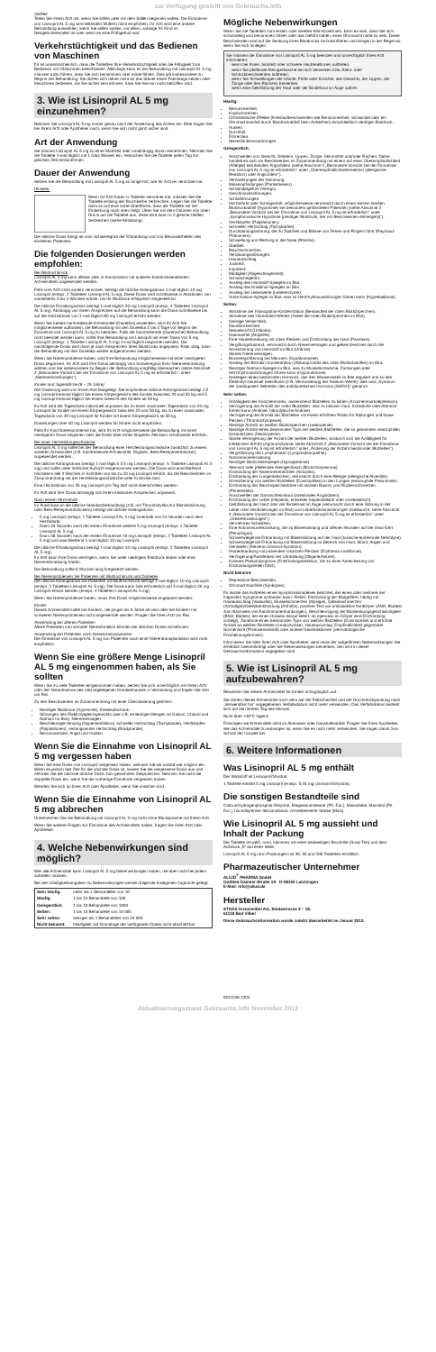zur Verfügung gestellt von Gebrauchs.info
Stillzeit
Teilen Sie Ihrem Arzt mit, wenn Sie stillen oder mit dem Stillen beginnen wollen. Die Einnahme von Lisinopril AL 5 mg wird stillenden Müttern nicht empfohlen. Ihr Arzt wird eine andere Behandlung auswählen, wenn Sie stillen wollen, vor allem, solange Ihr Kind im Neugeborenenalter ist oder wenn es eine Frühgeburt war.
Verkehrstüchtigkeit und das Bedienen von Maschinen
Es ist unwahrscheinlich, dass die Tabletten Ihre Verkehrstüchtigkeit oder die Fähigkeit zum Bedienen von Maschinen beeinflussen. Allerdings kann es bei Behandlung mit Lisinopril AL 5 mg mitunter dazu führen, dass Sie sich benommen oder müde fühlen. Dies gilt insbesondere zu Beginn der Behandlung. Sie dürfen sich daher nicht an das Steuer eines Fahrzeugs setzen oder Maschinen bedienen, bis Sie sicher sein können, dass Sie hiervon nicht betroffen sind.
3. Wie ist Lisinopril AL 5 mg einzunehmen?
Nehmen Sie Lisinopril AL 5 mg immer genau nach der Anweisung des Arztes ein. Bitte fragen Sie bei Ihrem Arzt oder Apotheker nach, wenn Sie sich nicht ganz sicher sind.
Art der Anwendung
Sie können Lisinopril AL 5 mg zu einer Mahlzeit oder unabhängig davon einnehmen. Nehmen Sie die Tablette 1-mal täglich mit 1 Glas Wasser ein. Versuchen Sie die Tablette jeden Tag zur gleichen Zeit einzunehmen.
Dauer der Anwendung
Setzen Sie die Behandlung mit Lisinopril AL 5 mg so lange fort, wie Ihr Arzt es verordnet hat.
Hinweis:
Wenn Ihr Arzt Ihnen ½ Tablette verordnet hat, müssen Sie die Tablette entlang der Bruchkerbe zerbrechen. Legen Sie die Tablette dazu so auf eine harte Oberfläche, dass die Tablette mit der Einkerbung nach oben zeigt. Üben Sie mit dem Daumen von oben Druck auf die Tablette aus, diese wird dann in 2 gleiche Hälften zerbrechen (siehe Abbildung).
Die übliche Dosis hängt ab vom Schweregrad der Erkrankung und von Besonderheiten des einzelnen Patienten.
Die folgenden Dosierungen werden empfohlen:
Bei Bluthochdruck
Lisinopril AL 5 mg kann alleine oder in Kombination mit anderen blutdrucksenkenden Arzneimitteln angewendet werden.
Falls vom Arzt nicht anders verordnet, beträgt die übliche Anfangsdosis 1-mal täglich 10 mg Lisinopril (entspr. 2 Tabletten Lisinopril AL 5 mg). Diese Dosis wird schrittweise in Abständen von mindestens 2 bis 4 Wochen erhöht, bis Ihr Blutdruck erfolgreich eingestellt ist.
Die übliche Erhaltungsdosis beträgt 1-mal täglich 20 mg Lisinopril (entspr. 4 Tabletten Lisinopril AL 5 mg). Abhängig von Ihrem Ansprechen auf die Behandlung kann die Dosis schrittweise bis auf die Höchstdosis von 1-mal täglich 80 mg Lisinopril erhöht werden.
Wenn Sie bereits harntreibende Arzneimittel (Diuretika) anwenden, wird Ihr Arzt Sie möglicherweise auffordern, die Behandlung mit den Diuretika 2 bis 3 Tage vor Beginn der Einnahme von Lisinopril AL 5 mg zu beenden. Falls die harntreibende (diuretische) Behandlung nicht beendet werden kann, sollte Ihre Behandlung mit Lisinopril mit einer Dosis von 5 mg Lisinopril (entspr. 1 Tablette Lisinopril AL 5 mg) 1-mal täglich begonnen werden. Die nachfolgende Dosis wird dann je nach Ansprechen Ihres Blutdrucks angepasst. Falls nötig, kann die Behandlung mit den Diuretika wieder aufgenommen werden.
Wenn Sie Nierenprobleme haben, wird Ihre Behandlung möglicherweise mit einer niedrigeren Dosis begonnen. Ihr Arzt wird Ihre Dosis abhängig vom Schweregrad Ihrer Nierenerkrankung wählen und Sie insbesondere zu Beginn der Behandlung sorgfältig überwachen (siehe Abschnitt 2 „Besondere Vorsicht bei der Einnahme von Lisinopril AL 5 mg ist erforderlich“; unter „Nierenerkrankungen“).
Kinder und Jugendliche (6 – 16 Jahre)
Die Dosierung wird von Ihrem Arzt festgelegt. Die empfohlene übliche Anfangsdosis beträgt 2,5 mg Lisinopril einmal täglich bei einem Körpergewicht des Kindes zwischen 20 und 50 kg und 5 mg Lisinopril einmal täglich bei einem Gewicht des Kindes ab 50 kg.
Ihr Arzt wird die Tagesdosis individuell anpassen bis zu einer maximalen Tagesdosis von 20 mg Lisinopril für Kinder mit einem Körpergewicht zwischen 20 und 50 kg, bis zu einer maximalen Tagesdosis von 40 mg Lisinopril für Kinder mit einem Körpergewicht ab 50 kg.
Dosierungen über 40 mg Lisinopril werden für Kinder nicht empfohlen.
Falls Ihr Kind Nierenprobleme hat, wird Ihr Arzt möglicherweise die Behandlung mit einer niedrigeren Dosis beginnen oder die Dosis über einen längeren Zeitraum schrittweise erhöhen.
Bei einer Herzleistungsschwäche
Lisinopril AL 5 mg sollte bei der Behandlung einer Herzleistungsschwäche zusätzlich zu einem anderen Arzneimittel (z.B. harntreibende Arzneimittel, Digitalis, Beta-Rezeptorenblocker) angewendet werden.
Die übliche Anfangsdosis beträgt 1-mal täglich 2,5 mg Lisinopril (entspr. ½ Tablette Lisinopril AL 5 mg) und sollte unter ärztlicher Aufsicht eingenommen werden. Die Dosis wird anschließend höchstens alle 2 Wochen in Schritten von bis zu 10 mg Lisinopril erhöht, bis die Beschwerden im Zusammenhang mit der Herzleistungsschwäche unter Kontrolle sind.
Eine Höchstdosis von 35 mg Lisinopril pro Tag darf nicht überschritten werden.
Ihr Arzt wird Ihre Dosis abhängig von Ihrem klinischen Ansprechen anpassen.
Nach einem Herzinfarkt
Im Anschluss an die übliche Standardbehandlung (z.B. mit Thrombolytika zur Blutverdünnung oder Beta-Rezeptorenblockern) beträgt die übliche Anfangsdosis:
5 mg Lisinopril (entspr. 1 Tablette Lisinopril AL 5 mg) innerhalb von 24 Stunden nach dem Herzinfarkt.
Dann 24 Stunden nach der ersten Einnahme weitere 5 mg Lisinopril (entspr. 1 Tablette Lisinopril AL 5 mg).
Dann 48 Stunden nach der ersten Einnahme 10 mg Lisinopril (entspr. 2 Tabletten Lisinopril AL 5 mg) und anschließend 1-mal täglich 10 mg Lisinopril.
Die übliche Erhaltungsdosis beträgt 1-mal täglich 10 mg Lisinopril (entspr. 2 Tabletten Lisinopril AL 5 mg).
Ihr Arzt kann Ihre Dosis verringern, wenn Sie unter niedrigem Blutdruck leiden oder eine Nierenerkrankung haben.
Die Behandlung sollte 6 Wochen lang fortgesetzt werden.
Bei Nierenproblemen bei Patienten mit Bluthochdruck und Diabetes
Die übliche Anfangsdosis bei Patienten mit Bluthochdruck beträgt 1-mal täglich 10 mg Lisinopril (entspr. 2 Tabletten Lisinopril AL 5 mg). Die Dosis kann falls erforderlich auf 1-mal täglich 20 mg Lisinopril erhöht werden (entspr. 4 Tabletten Lisinopril AL 5 mg).
Wenn Sie Nierenprobleme haben, muss Ihre Dosis möglicherweise angepasst werden.
Kinder
Dieses Arzneimittel sollte bei Kindern, die jünger als 6 Jahre alt sind oder bei Kindern mit schweren Nierenproblemen nicht angewendet werden. Fragen Sie Ihren Arzt um Rat.
Anwendung bei älteren Patienten
Ältere Patienten mit normaler Nierenfunktion können die üblichen Dosen einnehmen.
Anwendung bei Patienten nach Nierentransplantation
Die Einnahme von Lisinopril AL 5 mg von Patienten nach einer Nierentransplantation wird nicht empfohlen.
Wenn Sie eine größere Menge Lisinopril AL 5 mg eingenommen haben, als Sie sollten
Wenn Sie zu viele Tabletten eingenommen haben, setzen Sie sich unverzüglich mit Ihrem Arzt oder der Notaufnahme des nächstgelegenen Krankenhauses in Verbindung und fragen Sie dort um Rat.
Zu den Beschwerden im Zusammenhang mit einer Überdosierung gehören:
Niedriger Blutdruck (Hypotonie), Kreislaufschock.
Störungen des Elektrolytgleichgewichts (wie z.B. erniedrigte Mengen an Kalium, Chlorid und Natrium im Blut), Nierenversagen.
Beschleunigte Atmung (Hyperventilation), schneller Herzschlag (Tachykardie), Herzklopfen (Palpitationen), verlangsamter Herzschlag (Bradykardie).
Benommenheit, Angst und Husten.
Wenn Sie die Einnahme von Lisinopril AL 5 mg vergessen haben
Wenn Sie eine Dosis von Lisinopril vergessen haben, nehmen Sie sie sobald wie möglich ein. Wenn es jedoch fast Zeit für die nächste Dosis ist, lassen Sie die vergessene Dosis aus und nehmen Sie die nächste übliche Dosis zum gewohnten Zeitpunkt ein. Nehmen Sie nicht die doppelte Dosis ein, wenn Sie die vorherige Einnahme vergessen haben.
Wenden Sie sich an Ihren Arzt oder Apotheker, wenn Sie unsicher sind.
Wenn Sie die Einnahme von Lisinopril AL 5 mg abbrechen
Unterbrechen Sie die Behandlung mit Lisinopril AL 5 mg nicht ohne Rücksprache mit Ihrem Arzt.
Wenn Sie weitere Fragen zur Einnahme des Arzneimittels haben, fragen Sie Ihren Arzt oder Apotheker.
4. Welche Nebenwirkungen sind möglich?
Wie alle Arzneimittel kann Lisinopril AL 5 mg Nebenwirkungen haben, die aber nicht bei jedem auftreten müssen.
Bei den Häufigkeitsangaben zu Nebenwirkungen werden folgende Kategorien zugrunde gelegt:
| Sehr häufig: | mehr als 1 Behandelter von 10 |
| Häufig: | 1 bis 10 Behandelte von 100 |
| Gelegentlich: | 1 bis 10 Behandelte von 1000 |
| Selten: | 1 bis 10 Behandelte von 10 000 |
| Sehr selten: | weniger als 1 Behandelter von 10 000 |
| Nicht bekannt: | Häufigkeit auf Grundlage der verfügbaren Daten nicht abschätzbar |
Mögliche Nebenwirkungen
Wenn Sie die Tabletten zum ersten oder zweiten Mal einnehmen, kann es sein, dass Sie sich schwindelig und benommen fühlen oder das Gefühl haben, einer Ohnmacht nahe zu sein. Diese Beschwerden sind auf die Senkung Ihres Blutdrucks zurückzuführen und klingen in der Regel ab, wenn Sie sich hinlegen.
Sie müssen die Einnahme von Lisinopril AL 5 mg beenden und unverzüglich Ihren Arzt informieren:
wenn bei Ihnen Juckreiz oder schwere Hautreaktionen auftreten.
wenn Sie pfeifende Atemgeräusche bei sich bemerken bzw. Atem- oder Schluckbeschwerden auftreten.
wenn Sie Schwellungen der Hände, Füße oder Knöchel, des Gesichts, der Lippen, der Zunge oder des Rachens bemerken.
wenn eine Gelbfärbung der Haut oder der Bindehaut im Auge auftritt.
Häufig:
Benommenheit.
Kopfschmerzen.
Orthostatische Effekte (Kreislaufbeschwerden wie Benommenheit, Schwindel oder ein Ohnmachtsanfall durch Blutdruckabfall beim Aufstehen) einschließlich niedriger Blutdruck.
Husten.
Durchfall.
Erbrechen.
Nierenfunktionsstörungen.
Gelegentlich:
Anschwellen von Gesicht, Gliedern, Lippen, Zunge, Stimmritze und/oder Rachen. Dabei handelt es sich um Beschwerden im Zusammenhang mit einem auf einer Überempfindlichkeit (Allergie) beruhenden Angioödem (siehe Abschnitt 2 „Besondere Vorsicht bei der Einnahme von Lisinopril AL 5 mg ist erforderlich“ unter „Überempfindlichkeitsreaktion (allergische Reaktion) oder Angioödem“).
Veränderungen der Stimmung.
Missempfindungen (Parästhesien).
Schwindelgefühl (Vertigo).
Geschmacksstörungen.
Schlafstörungen.
Herzinfarkt oder Schlaganfall, möglicherweise verursacht durch einen extrem starken Blutdruckabfall (Hypotonie) bei besonders gefährdeten Patienten (siehe Abschnitt 2 „Besondere Vorsicht bei der Einnahme von Lisinopril AL 5 mg ist erforderlich“ unter „Symptomatische Hypotonie [niedriger Blutdruck, der mit Beschwerden einhergeht]“).
Herzklopfen (Palpitationen).
Schneller Herzschlag (Tachykardie).
Durchblutungsstörung, die zu Taubheit und Blässe von Zehen und Fingern führt (Raynaud-Phänomen).
Schwellung und Reizung in der Nase (Rhinitis).
Übelkeit.
Bauchschmerzen.
Verdauungsstörungen.
Hautausschlag.
Juckreiz.
Impotenz.
Müdigkeit (Abgeschlagenheit).
Schwächegefühl.
Anstieg des Harnstoff-Spiegels im Blut.
Anstieg des Kreatinin-Spiegels im Blut.
Anstieg der Leberwerte (Leberenzyme).
Hohe Kalium-Spiegel im Blut, was zu Herzrhythmusstörungen führen kann (Hyperkaliämie).
Selten:
Abnahme der Hämoglobin-Konzentration (Bestandteil der roten Blutkörperchen).
Abnahme des Hämatokrit-Wertes (Anteil der roten Blutkörperchen im Blut).
Geistige Verwirrtheit.
Mundtrockenheit.
Nesselsucht (Urtikaria).
Haarausfall (Alopezie).
Eine Hauterkrankung mit roten Flecken und Entzündung der Haut (Psoriasis).
Vergiftungszustand, verursacht durch Nierenversagen und gekennzeichnet durch die Anreicherung von Harnstoff im Blut (Urämie).
Akutes Nierenversagen.
Brustvergrößerung bei Männern (Gynäkomastie).
Anstieg der Bilirubin-Konzentration (Abbauprodukt des roten Blutfarbstoffes) im Blut.
Niedriger Natrium-Spiegel im Blut, was zu Muskelschwäche, Zuckungen oder Herzrhythmusstörungen führen kann (Hyponaträmie).
Ansteigen eines bestimmten Hormons, das den Wasseranteil im Blut reguliert und so den Elektrolyt-Haushalt beeinflusst (z.B. Verminderung der Natrium-Werte); dies wird „Syndrom der inadäquaten Sekretion des antidiuretischen Hormons (SIADH)“ genannt.
Sehr selten:
Unfähigkeit des Knochenmarks, ausreichend Blutzellen zu bilden (Knochenmarkdepression).
Verringerung der Anzahl der roten Blutzellen, was zu blasser Haut, Schwäche oder Atemnot führen kann (Anämie, hämolytische Anämie).
Verringerung der Anzahl der Blutzellen mit einem erhöhten Risiko für Blutungen und blaue Flecken (Thrombozytopenie).
Niedrige Anzahl an weißen Blutkörperchen (Leukopenie).
Niedrige Anzahl eines bestimmten Typs der weißen Blutzellen, die so genannten neutrophilen Granulozyten (Neutropenie).
Starke Verringerung der Anzahl der weißen Blutzellen, wodurch sich die Anfälligkeit für Infektionen erhöht (Agranulozytose; siehe Abschnitt 2 „Besondere Vorsicht bei der Einnahme von Lisinopril AL 5 mg ist erforderlich“ unter „Änderung der Anzahl bestimmter Blutzellen“).
Vergrößerung der Lymphknoten (Lymphadenopathie).
Autoimmunerkrankung.
Niedriger Blutzuckerspiegel (Hypoglykämie).
Atemnot oder pfeifendes Atemgeräusch (Bronchospasmus).
Entzündung der Nasennebenhöhlen (Sinusitis).
Entzündung der Lungenbläschen, verursacht durch eine Allergie (allergische Alveolitis).
Anreicherung von weißen Blutzellen (Eosinophilen) in den Lungen (eosinophile Pneumonie).
Entzündung der Bauchspeicheldrüse mit starken Bauch- und Rückenschmerzen (Pankreatitis).
Anschwellen der Darmschleimhaut (intestinales Angioödem).
Entzündung der Leber (Hepatitis; entweder hepatozellulär oder cholestatisch).
Gelbfärbung der Haut oder der Bindehaut im Auge (verursacht durch eine Störung in der Leber oder Veränderungen im Blut) und Leberfunktionsstörungen (Gelbsucht; siehe Abschnitt 2 „Besondere Vorsicht bei der Einnahme von Lisinopril AL 5 mg ist erforderlich“ unter „Lebererkrankungen“).
Vermehrtes Schwitzen.
Eine Autoimmunerkrankung, die zu Blasenbildung und offenen Wunden auf der Haut führt (Pemphigus).
Schwerwiegende Erkrankung mit Blasenbildung auf der Haut (toxische epidermale Nekrolyse).
Schwerwiegende Erkrankung mit Blasenbildung im Bereich von Haut, Mund, Augen und Genitalien (Stevens-Johnson-Syndrom).
Hauterkrankung mit juckenden rosaroten Flecken (Erythema multiforme).
Verringerung/Ausbleiben der Urinbildung (Oligurie/Anurie).
Kutanes Pseudolymphom (Entzündungsreaktion, die zu einer Anreicherung von Entzündungszellen führt).
Nicht bekannt:
Depressive Beschwerden.
Ohnmachtsanfälle (Synkopen).
Es wurde das Auftreten eines Symptomkomplexes berichtet, der eines oder mehrere der folgenden Symptome umfassen kann: Fieber, Entzündung der Blutgefäße, häufig mit Hautausschlag (Vaskulitis), Muskelschmerzen (Myalgie), Gelenkschmerzen (Arthralgie)/Gelenkentzündung (Arthritis), positiver Test auf antinukleäre Antikörper (ANA; Bluttest zum Nachweis von Autoimmunerkrankungen), Beschleunigung der Blutsenkungsgeschwindigkeit (BSG; Bluttest, der einen Hinweis darauf liefert, ob irgendwo im Körper eine Entzündung vorliegt), Zunahme eines bestimmten Typs von weißen Blutzellen (Eosinophilie) und erhöhte Anzahl an weißen Blutzellen (Leukozytose), Hautausschlag, Empfindlichkeit gegenüber Sonnenlicht (Photosensitivität) oder andere Hautreaktionen (dermatologische Erscheinungsformen).
Informieren Sie bitte Ihren Arzt oder Apotheker, wenn eine der aufgeführten Nebenwirkungen Sie erheblich beeinträchtigt oder Sie Nebenwirkungen bemerken, die nicht in dieser Gebrauchsinformation angegeben sind.
5. Wie ist Lisinopril AL 5 mg aufzubewahren?
Bewahren Sie dieses Arzneimittel für Kinder unzugänglich auf.
Sie dürfen dieses Arzneimittel nach dem auf der Faltschachtel und der Durchdrückpackung nach „Verwendbar bis“ angegebenen Verfallsdatum nicht mehr verwenden. Das Verfallsdatum bezieht sich auf den letzten Tag des Monats.
Nicht über +30°C lagern!
Entsorgen sie Arzneimittel nicht im Abwasser oder Haushaltsabfall. Fragen Sie Ihren Apotheker, wie das Arzneimittel zu entsorgen ist, wenn Sie es nicht mehr verwenden. Sie tragen damit zum Schutz der Umwelt bei.
6. Weitere Informationen
Was Lisinopril AL 5 mg enthält
Der Wirkstoff ist Lisinopril-Dihydrat.
1 Tablette enthält 5 mg Lisinopril (entspr. 5,44 mg Lisinopril-Dihydrat).
Die sonstigen Bestandteile sind
Calciumhydrogenphosphat-Dihydrat, Magnesiumstearat (Ph. Eur.), Maisstärke, Mannitol (Ph. Eur.), hochdisperses Siliciumdioxid, vorverkleisterte Stärke (Mais).
Wie Lisinopril AL 5 mg aussieht und Inhalt der Packung
Die Tablette ist weiß, rund, bikonvex mit einer beidseitigen Bruchrille (Snap Tab) und dem Aufdruck „5“ auf einer Seite.
Lisinopril AL 5 mg ist in Packungen mit 30, 50 und 100 Tabletten erhältlich.
Pharmazeutischer Unternehmer
ALIUD<sup>®</sup> PHARMA GmbH
Gottlieb-Daimler-Straße 19 · D-89150 Laichingen
E-Mail: info@aliud.de
Hersteller
STADA Arzneimittel AG, Stadastrasse 2 – 18,
61118 Bad Vilbel
Diese Gebrauchsinformation wurde zuletzt überarbeitet im Januar 2012.
9241246 1204
Aktualisierungsstand Gebrauchs.info November 2012